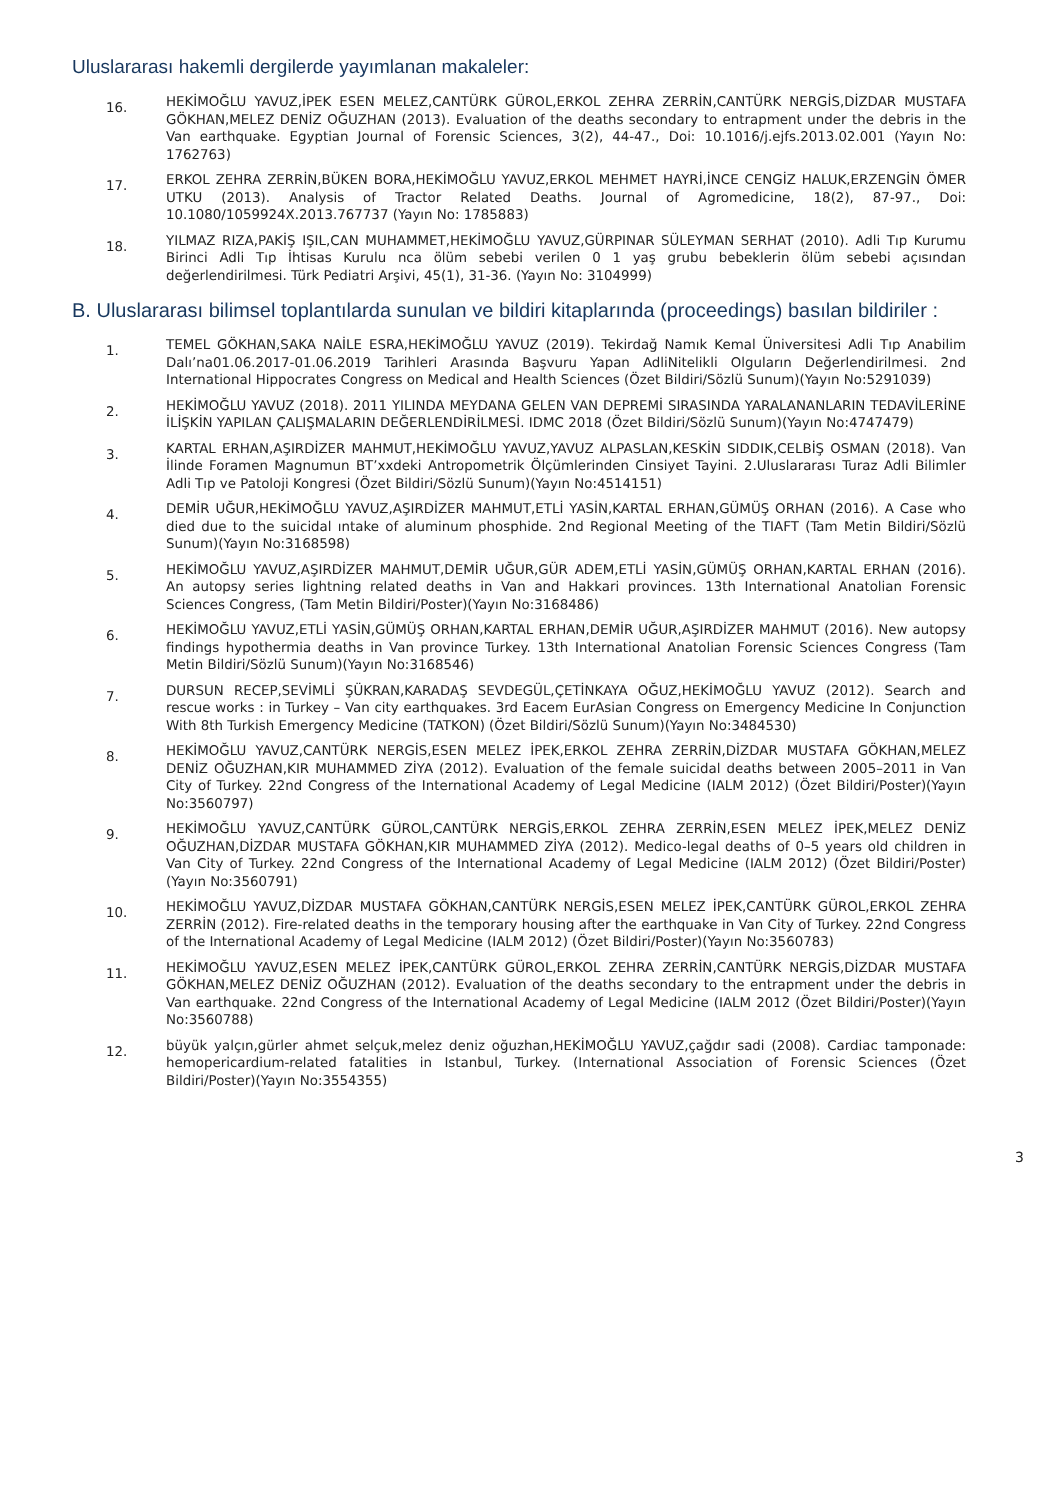Uluslararası hakemli dergilerde yayımlanan makaleler:
16.
HEKİMOĞLU YAVUZ,İPEK ESEN MELEZ,CANTÜRK GÜROL,ERKOL ZEHRA ZERRİN,CANTÜRK NERGİS,DİZDAR MUSTAFA GÖKHAN,MELEZ DENİZ OĞUZHAN (2013). Evaluation of the deaths secondary to entrapment under the debris in the Van earthquake. Egyptian Journal of Forensic Sciences, 3(2), 44-47., Doi: 10.1016/j.ejfs.2013.02.001 (Yayın No: 1762763)
17.
ERKOL ZEHRA ZERRİN,BÜKEN BORA,HEKİMOĞLU YAVUZ,ERKOL MEHMET HAYRİ,İNCE CENGİZ HALUK,ERZENGİN ÖMER UTKU (2013). Analysis of Tractor Related Deaths. Journal of Agromedicine, 18(2), 87-97., Doi: 10.1080/1059924X.2013.767737 (Yayın No: 1785883)
18.
YILMAZ RIZA,PAKİŞ IŞIL,CAN MUHAMMET,HEKİMOĞLU YAVUZ,GÜRPINAR SÜLEYMAN SERHAT (2010). Adli Tıp Kurumu Birinci Adli Tıp İhtisas Kurulu nca ölüm sebebi verilen 0 1 yaş grubu bebeklerin ölüm sebebi açısından değerlendirilmesi. Türk Pediatri Arşivi, 45(1), 31-36. (Yayın No: 3104999)
B. Uluslararası bilimsel toplantılarda sunulan ve bildiri kitaplarında (proceedings) basılan bildiriler :
1.
TEMEL GÖKHAN,SAKA NAİLE ESRA,HEKİMOĞLU YAVUZ (2019). Tekirdağ Namık Kemal Üniversitesi Adli Tıp Anabilim Dalı’na01.06.2017-01.06.2019 Tarihleri Arasında Başvuru Yapan AdliNitelikli Olguların Değerlendirilmesi. 2nd International Hippocrates Congress on Medical and Health Sciences (Özet Bildiri/Sözlü Sunum)(Yayın No:5291039)
2.
HEKİMOĞLU YAVUZ (2018). 2011 YILINDA MEYDANA GELEN VAN DEPREMİ SIRASINDA YARALANANLARIN TEDAVİLERİNE İLİŞKİN YAPILAN ÇALIŞMALARIN DEĞERLENDİRİLMESİ. IDMC 2018 (Özet Bildiri/Sözlü Sunum)(Yayın No:4747479)
3.
KARTAL ERHAN,AŞIRDİZER MAHMUT,HEKİMOĞLU YAVUZ,YAVUZ ALPASLAN,KESKİN SIDDIK,CELBİŞ OSMAN (2018). Van İlinde Foramen Magnumun BT’xxdeki Antropometrik Ölçümlerinden Cinsiyet Tayini. 2.Uluslararası Turaz Adli Bilimler Adli Tıp ve Patoloji Kongresi (Özet Bildiri/Sözlü Sunum)(Yayın No:4514151)
4.
DEMİR UĞUR,HEKİMOĞLU YAVUZ,AŞIRDİZER MAHMUT,ETLİ YASİN,KARTAL ERHAN,GÜMÜŞ ORHAN (2016). A Case who died due to the suicidal ıntake of aluminum phosphide. 2nd Regional Meeting of the TIAFT (Tam Metin Bildiri/Sözlü Sunum)(Yayın No:3168598)
5.
HEKİMOĞLU YAVUZ,AŞIRDİZER MAHMUT,DEMİR UĞUR,GÜR ADEM,ETLİ YASİN,GÜMÜŞ ORHAN,KARTAL ERHAN (2016). An autopsy series lightning related deaths in Van and Hakkari provinces. 13th International Anatolian Forensic Sciences Congress, (Tam Metin Bildiri/Poster)(Yayın No:3168486)
6.
HEKİMOĞLU YAVUZ,ETLİ YASİN,GÜMÜŞ ORHAN,KARTAL ERHAN,DEMİR UĞUR,AŞIRDİZER MAHMUT (2016). New autopsy findings hypothermia deaths in Van province Turkey. 13th International Anatolian Forensic Sciences Congress (Tam Metin Bildiri/Sözlü Sunum)(Yayın No:3168546)
7.
DURSUN RECEP,SEVİMLİ ŞÜKRAN,KARADAŞ SEVDEGÜL,ÇETİNKAYA OĞUZ,HEKİMOĞLU YAVUZ (2012). Search and rescue works : in Turkey – Van city earthquakes. 3rd Eacem EurAsian Congress on Emergency Medicine In Conjunction With 8th Turkish Emergency Medicine (TATKON) (Özet Bildiri/Sözlü Sunum)(Yayın No:3484530)
8.
HEKİMOĞLU YAVUZ,CANTÜRK NERGİS,ESEN MELEZ İPEK,ERKOL ZEHRA ZERRİN,DİZDAR MUSTAFA GÖKHAN,MELEZ DENİZ OĞUZHAN,KIR MUHAMMED ZİYA (2012). Evaluation of the female suicidal deaths between 2005–2011 in Van City of Turkey. 22nd Congress of the International Academy of Legal Medicine (IALM 2012) (Özet Bildiri/Poster)(Yayın No:3560797)
9.
HEKİMOĞLU YAVUZ,CANTÜRK GÜROL,CANTÜRK NERGİS,ERKOL ZEHRA ZERRİN,ESEN MELEZ İPEK,MELEZ DENİZ OĞUZHAN,DİZDAR MUSTAFA GÖKHAN,KIR MUHAMMED ZİYA (2012). Medico-legal deaths of 0–5 years old children in Van City of Turkey. 22nd Congress of the International Academy of Legal Medicine (IALM 2012) (Özet Bildiri/Poster)(Yayın No:3560791)
10.
HEKİMOĞLU YAVUZ,DİZDAR MUSTAFA GÖKHAN,CANTÜRK NERGİS,ESEN MELEZ İPEK,CANTÜRK GÜROL,ERKOL ZEHRA ZERRİN (2012). Fire-related deaths in the temporary housing after the earthquake in Van City of Turkey. 22nd Congress of the International Academy of Legal Medicine (IALM 2012) (Özet Bildiri/Poster)(Yayın No:3560783)
11.
HEKİMOĞLU YAVUZ,ESEN MELEZ İPEK,CANTÜRK GÜROL,ERKOL ZEHRA ZERRİN,CANTÜRK NERGİS,DİZDAR MUSTAFA GÖKHAN,MELEZ DENİZ OĞUZHAN (2012). Evaluation of the deaths secondary to the entrapment under the debris in Van earthquake. 22nd Congress of the International Academy of Legal Medicine (IALM 2012 (Özet Bildiri/Poster)(Yayın No:3560788)
12.
büyük yalçın,gürler ahmet selçuk,melez deniz oğuzhan,HEKİMOĞLU YAVUZ,çağdır sadi (2008). Cardiac tamponade: hemopericardium-related fatalities in Istanbul, Turkey. (International Association of Forensic Sciences (Özet Bildiri/Poster)(Yayın No:3554355)
3